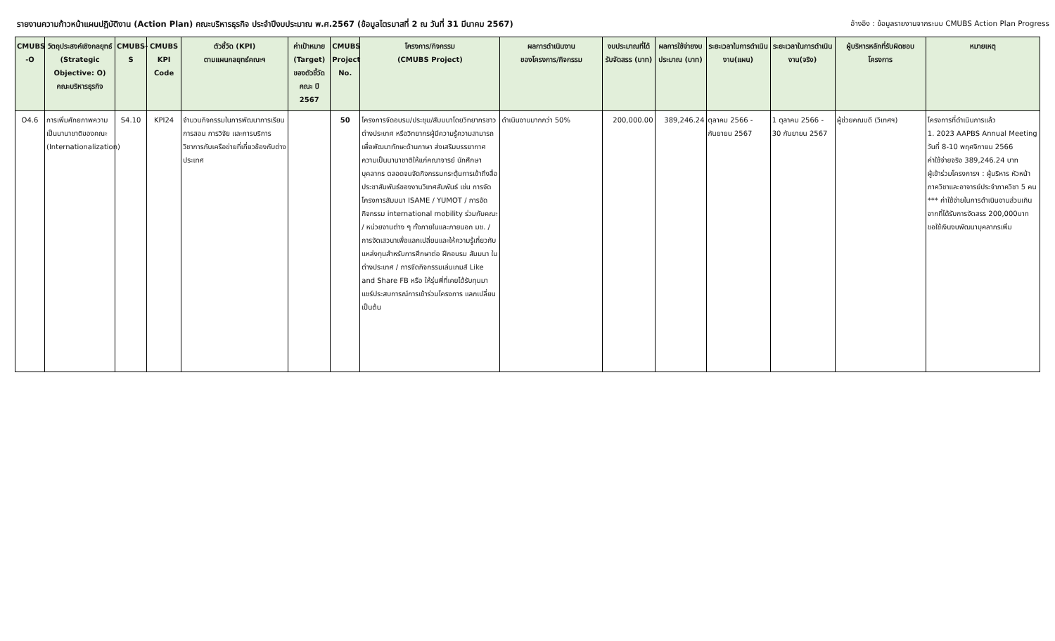รายงานความก้าวหน้าแผนปฏิบัติงาน (Action Plan) คณะบริหารธุรกิจ ประจำปีงบประมาณ พ.ศ.2567 (ข้อมูลไตรมาสที่ 2 ณ วันที่ 31 มีนาคม 2567)
อ้างอิง : ข้อมูลรายงานจากระบบ CMUBS Action Plan Progress
| CMUBS -O | วัตถุประสงค์เชิงกลยุทธ์ (Strategic Objective: O) คณะบริหารธุรกิจ | CMUBS-S | CMUBS KPI Code | ตัวชี้วัด (KPI) ตามแผนกลยุทธ์คณะฯ | ค่าเป้าหมาย (Target) ของตัวชี้วัดคณะ ปี 2567 | CMUBS Project No. | โครงการ/กิจกรรม (CMUBS Project) | ผลการดำเนินงาน ของโครงการ/กิจกรรม | งบประมาณที่ได้รับจัดสรร (บาท) | ผลการใช้จ่ายงบประมาณ (บาท) | ระยะเวลาในการดำเนินงาน(แผน) | ระยะเวลาในการดำเนินงาน(จริง) | ผู้บริหารหลักที่รับผิดชอบโครงการ | หมายเหตุ |
| --- | --- | --- | --- | --- | --- | --- | --- | --- | --- | --- | --- | --- | --- | --- |
| O4.6 | การเพิ่มศักยภาพความเป็นนานาชาติของคณะ (Internationalization) | S4.10 | KPI24 | จำนวนกิจกรรมในการพัฒนาการเรียนการสอน การวิจัย และการบริการวิชาการกับเครือข่ายที่เกี่ยวข้องกับต่างประเทศ | | 50 | โครงการจัดอบรม/ประชุม/สัมมนาโดยวิทยากรชาวต่างประเทศ หรือวิทยากรผู้มีความรู้ความสามารถ เพื่อพัฒนาทักษะด้านภาษา ส่งเสริมบรรยากาศความเป็นนานาชาติให้แก่คณาจารย์ นักศึกษา บุคลากร ตลอดจนจัดกิจกรรมกระตุ้นการเข้าถึงสื่อประชาสัมพันธ์ของงานวิเทศสัมพันธ์ เช่น การจัดโครงการสัมมนา ISAME / YUMOT / การจัด กิจกรรม international mobility ร่วมกับคณะ / หน่วยงานต่าง ๆ ทั้งภายในและภายนอก มช. / การจัดเสวนาเพื่อแลกเปลี่ยนและให้ความรู้เกี่ยวกับแหล่งทุนสำหรับการศึกษาต่อ ฝึกอบรม สัมมนา ในต่างประเทศ / การจัดกิจกรรมเล่นเกมส์ Like and Share FB หรือ ให้รุ่นพี่ที่เคยได้รับทุนมาแชร์ประสบการณ์การเข้าร่วมโครงการ แลกเปลี่ยน เป็นต้น | ดำเนินงานมากกว่า 50% | 200,000.00 | 389,246.24 | ตุลาคม 2566 - กันยายน 2567 | 1 ตุลาคม 2566 - 30 กันยายน 2567 | ผู้ช่วยคณบดี (วิเทศฯ) | โครงการที่ดำเนินการแล้ว 1. 2023 AAPBS Annual Meeting วันที่ 8-10 พฤศจิกายน 2566 ค่าใช้จ่ายจริง 389,246.24 บาท ผู้เข้าร่วมโครงการฯ : ผู้บริหาร หัวหน้าภาควิชาและอาจารย์ประจำภาควิชา 5 คน *** ค่าใช้จ่ายในการดำเนินงานส่วนเกินจากที่ได้รับการจัดสรร 200,000บาท ขอใช้เงินงบพัฒนาบุคลากรเพิ่ม |